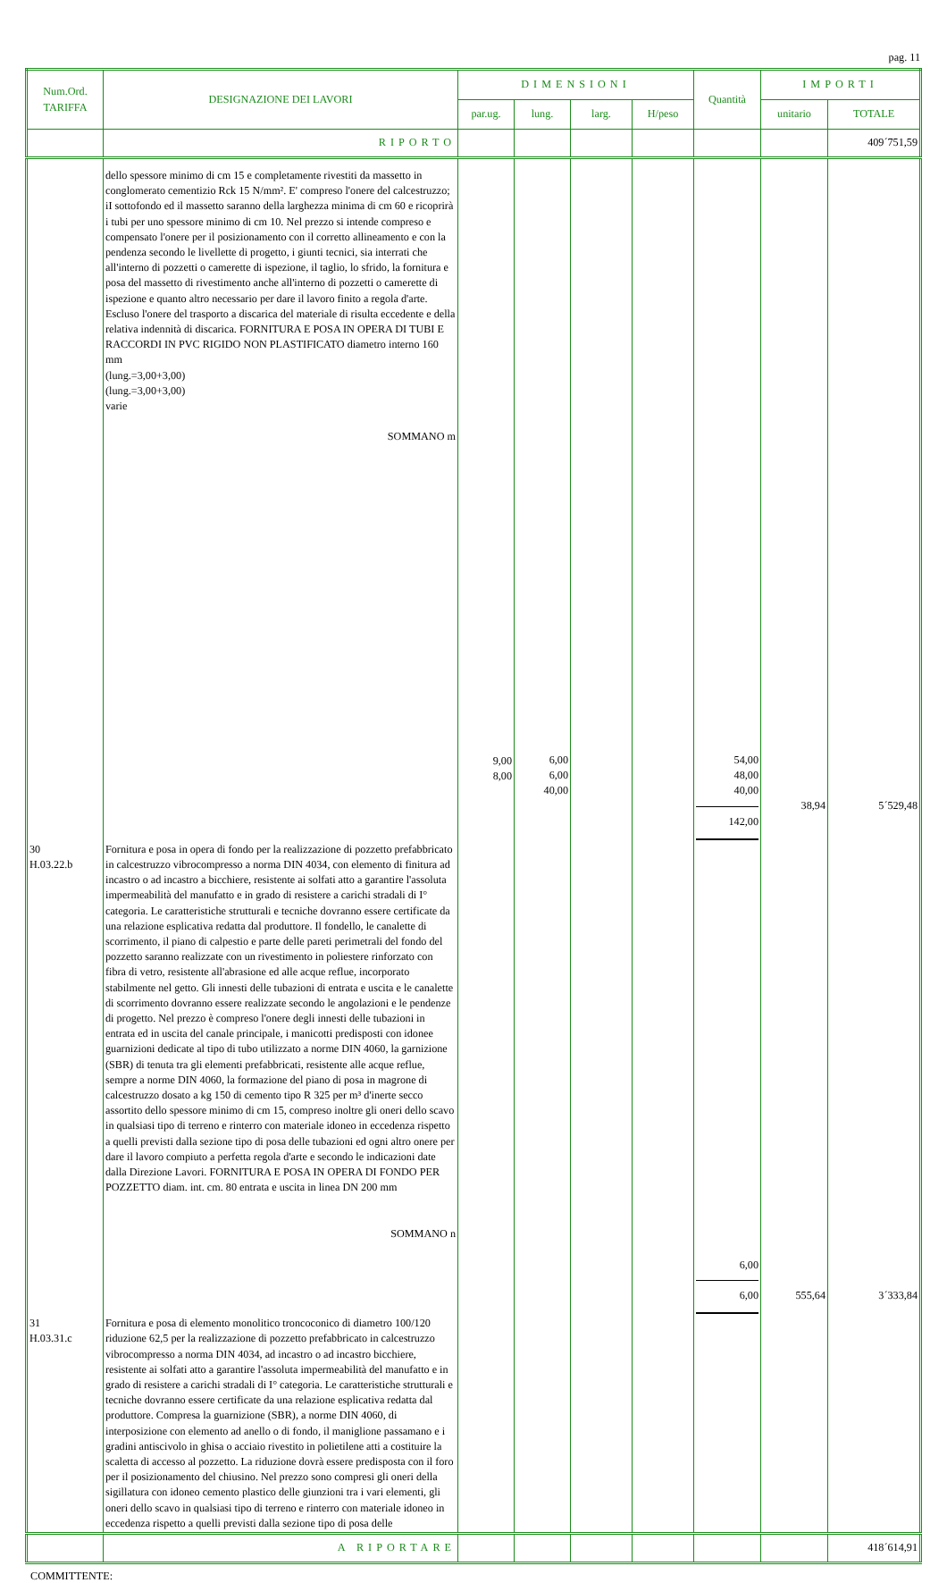pag. 11
| Num.Ord. TARIFFA | DESIGNAZIONE DEI LAVORI | DIMENSIONI | | | | Quantità | IMPORTI | |
| --- | --- | --- | --- | --- | --- | --- | --- | --- |
| | | par.ug. | lung. | larg. | H/peso | | unitario | TOTALE |
| | RIPORTO | | | | | | | 409´751,59 |
| | dello spessore minimo di cm 15 e completamente rivestiti da massetto in conglomerato cementizio Rck 15 N/mm². E' compreso l'onere del calcestruzzo; iI sottofondo ed il massetto saranno della larghezza minima di cm 60 e ricoprirà i tubi per uno spessore minimo di cm 10. Nel prezzo si intende compreso e compensato l'onere per il posizionamento con il corretto allineamento e con la pendenza secondo le livellette di progetto, i giunti tecnici, sia interrati che all'interno di pozzetti o camerette di ispezione, il taglio, lo sfrido, la fornitura e posa del massetto di rivestimento anche all'interno di pozzetti o camerette di ispezione e quanto altro necessario per dare il lavoro finito a regola d'arte. Escluso l'onere del trasporto a discarica del materiale di risulta eccedente e della relativa indennità di discarica. FORNITURA E POSA IN OPERA DI TUBI E RACCORDI IN PVC RIGIDO NON PLASTIFICATO diametro interno 160 mm (lung.=3,00+3,00) (lung.=3,00+3,00) varie SOMMANO m | 9,00 8,00 | 6,00 6,00 40,00 | | | 54,00 48,00 40,00 142,00 | 38,94 | 5´529,48 |
| 30 H.03.22.b | Fornitura e posa in opera di fondo per la realizzazione di pozzetto prefabbricato in calcestruzzo vibrocompresso a norma DIN 4034, con elemento di finitura ad incastro o ad incastro a bicchiere, resistente ai solfati atto a garantire l'assoluta impermeabilità del manufatto e in grado di resistere a carichi stradali di I° categoria. Le caratteristiche strutturali e tecniche dovranno essere certificate da una relazione esplicativa redatta dal produttore. Il fondello, le canalette di scorrimento, il piano di calpestio e parte delle pareti perimetrali del fondo del pozzetto saranno realizzate con un rivestimento in poliestere rinforzato con fibra di vetro, resistente all'abrasione ed alle acque reflue, incorporato stabilmente nel getto. Gli innesti delle tubazioni di entrata e uscita e le canalette di scorrimento dovranno essere realizzate secondo le angolazioni e le pendenze di progetto. Nel prezzo è compreso l'onere degli innesti delle tubazioni in entrata ed in uscita del canale principale, i manicotti predisposti con idonee guarnizioni dedicate al tipo di tubo utilizzato a norme DIN 4060, la garnizione (SBR) di tenuta tra gli elementi prefabbricati, resistente alle acque reflue, sempre a norme DIN 4060, la formazione del piano di posa in magrone di calcestruzzo dosato a kg 150 di cemento tipo R 325 per m³ d'inerte secco assortito dello spessore minimo di cm 15, compreso inoltre gli oneri dello scavo in qualsiasi tipo di terreno e rinterro con materiale idoneo in eccedenza rispetto a quelli previsti dalla sezione tipo di posa delle tubazioni ed ogni altro onere per dare il lavoro compiuto a perfetta regola d'arte e secondo le indicazioni date dalla Direzione Lavori. FORNITURA E POSA IN OPERA DI FONDO PER POZZETTO diam. int. cm. 80 entrata e uscita in linea DN 200 mm SOMMANO n | | | | | 6,00 6,00 | 555,64 | 3´333,84 |
| 31 H.03.31.c | Fornitura e posa di elemento monolitico troncoconico di diametro 100/120 riduzione 62,5 per la realizzazione di pozzetto prefabbricato in calcestruzzo vibrocompresso a norma DIN 4034, ad incastro o ad incastro bicchiere, resistente ai solfati atto a garantire l'assoluta impermeabilità del manufatto e in grado di resistere a carichi stradali di I° categoria. Le caratteristiche strutturali e tecniche dovranno essere certificate da una relazione esplicativa redatta dal produttore. Compresa la guarnizione (SBR), a norme DIN 4060, di interposizione con elemento ad anello o di fondo, il maniglione passamano e i gradini antiscivolo in ghisa o acciaio rivestito in polietilene atti a costituire la scaletta di accesso al pozzetto. La riduzione dovrà essere predisposta con il foro per il posizionamento del chiusino. Nel prezzo sono compresi gli oneri della sigillatura con idoneo cemento plastico delle giunzioni tra i vari elementi, gli oneri dello scavo in qualsiasi tipo di terreno e rinterro con materiale idoneo in eccedenza rispetto a quelli previsti dalla sezione tipo di posa delle | | | | | | | |
| | A RIPORTARE | | | | | | | 418´614,91 |
COMMITTENTE: